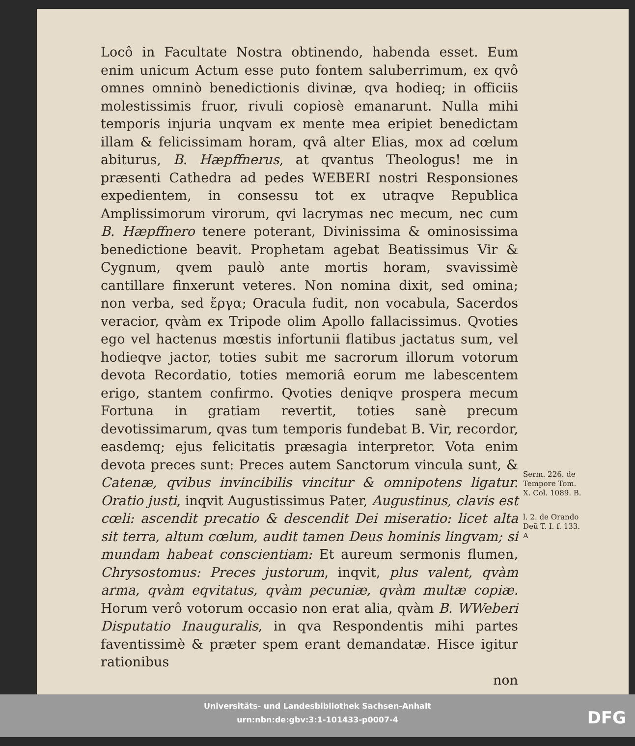Locô in Facultate Nostra obtinendo, habenda esset. Eum enim unicum Actum esse puto fontem saluberrimum, ex qvô omnes omninò benedictionis divinæ, qva hodieq; in officiis molestissimis fruor, rivuli copiosè emanarunt. Nulla mihi temporis injuria unqvam ex mente mea eripiet benedictam illam & felicissimam horam, qvâ alter Elias, mox ad cœlum abiturus, B. Hæpffnerus, at qvantus Theologus! me in præsenti Cathedra ad pedes WEBERI nostri Responsiones expedientem, in consessu tot ex utraqve Republica Amplissimorum virorum, qvi lacrymas nec mecum, nec cum B. Hæpffnero tenere poterant, Divinissima & ominosissima benedictione beavit. Prophetam agebat Beatissimus Vir & Cygnum, qvem paulò ante mortis horam, svavissimè cantillare finxerunt veteres. Non nomina dixit, sed omina; non verba, sed ἔργα; Oracula fudit, non vocabula, Sacerdos veracior, qvàm ex Tripode olim Apollo fallacissimus. Qvoties ego vel hactenus mœstis infortunii flatibus jactatus sum, vel hodieqve jactor, toties subit me sacrorum illorum votorum devota Recordatio, toties memoriâ eorum me labescentem erigo, stantem confirmo. Qvoties deniqve prospera mecum Fortuna in gratiam revertit, toties sanè precum devotissimarum, qvas tum temporis fundebat B. Vir, recordor, easdemq; ejus felicitatis præsagia interpretor. Vota enim devota preces sunt: Preces autem Sanctorum vincula sunt, & Catenæ, qvibus invincibilis vincitur & omnipotens ligatur. Oratio justi, inqvit Augustissimus Pater, Augustinus, clavis est cœli: ascendit precatio & descendit Dei miseratio: licet alta sit terra, altum cœlum, audit tamen Deus hominis lingvam; si mundam habeat conscientiam: Et aureum sermonis flumen, Chrysostomus: Preces justorum, inqvit, plus valent, qvàm arma, qvàm eqvitatus, qvàm pecuniæ, qvàm multæ copiæ. Horum verô votorum occasio non erat alia, qvàm B. WWeberi Disputatio Inauguralis, in qva Respondentis mihi partes faventissimè & præter spem erant demandatæ. Hisce igitur rationibus
non
Serm. 226. de Tempore Tom. X. Col. 1089. B.
l. 2. de Orando Deũ T. I. f. 133. A
Universitäts- und Landesbibliothek Sachsen-Anhalt
urn:nbn:de:gbv:3:1-101433-p0007-4
DFG